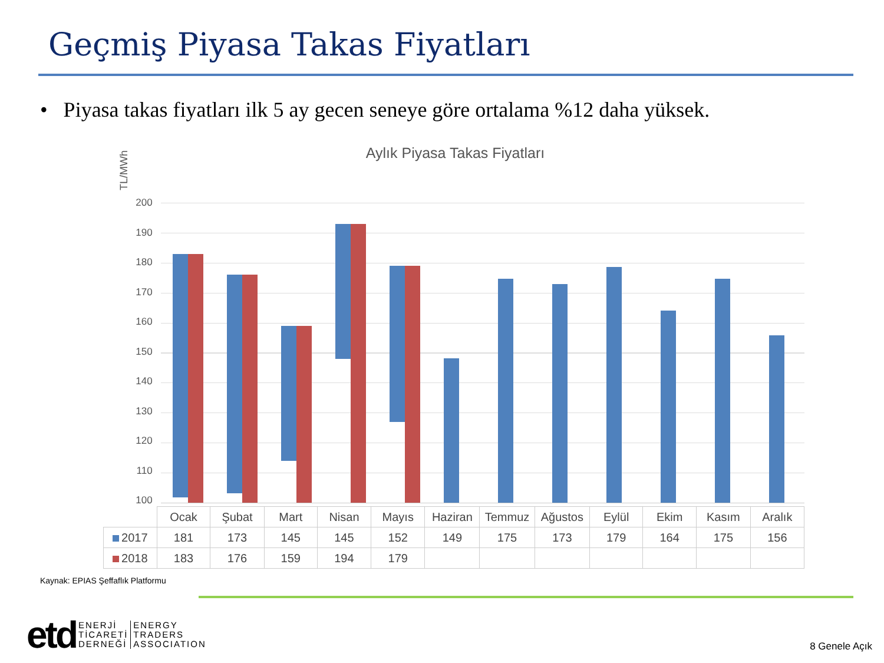Geçmiş Piyasa Takas Fiyatları
• Piyasa takas fiyatları ilk 5 ay gecen seneye göre ortalama %12 daha yüksek.
TL/MWh
Aylık Piyasa Takas Fiyatları
200
190
180
170
160
150
140
130
120
110
100
| | Ocak | Şubat | Mart | Nisan | Mayıs | Haziran | Temmuz | Ağustos | Eylül | Ekim | Kasım | Aralık |
| --- | --- | --- | --- | --- | --- | --- | --- | --- | --- | --- | --- | --- |
| 2017 | 181 | 173 | 145 | 145 | 152 | 149 | 175 | 173 | 179 | 164 | 175 | 156 |
| 2018 | 183 | 176 | 159 | 194 | 179 | | | | | | | |
Kaynak: EPIAS Şeffaflık Platformu
etd
ENERJİ
TİCARETİ
DERNEĞİ
ENERGY
TRADERS
ASSOCIATION
8 Genele Açık